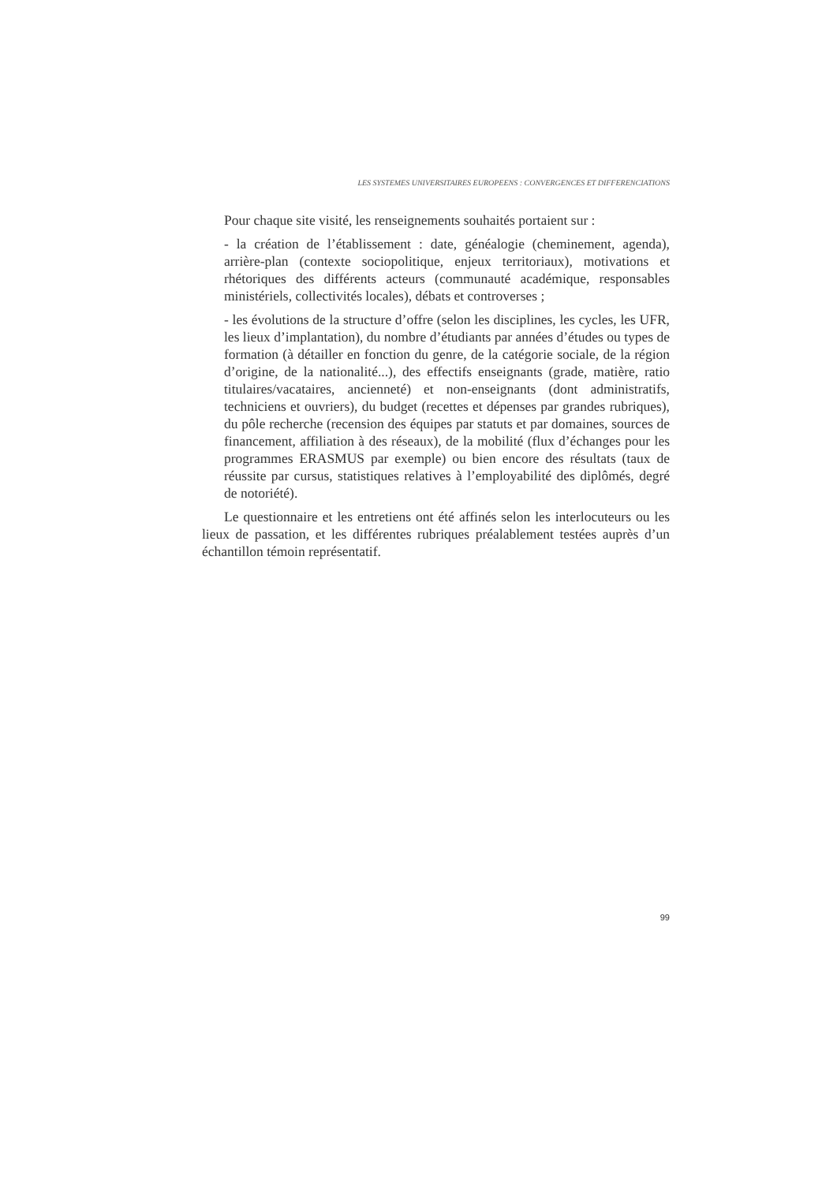LES SYSTEMES UNIVERSITAIRES EUROPEENS : CONVERGENCES ET DIFFERENCIATIONS
Pour chaque site visité, les renseignements souhaités portaient sur :
- la création de l’établissement : date, généalogie (cheminement, agenda), arrière-plan (contexte sociopolitique, enjeux territoriaux), motivations et rhétoriques des différents acteurs (communauté académique, responsables ministériels, collectivités locales), débats et controverses ;
- les évolutions de la structure d’offre (selon les disciplines, les cycles, les UFR, les lieux d’implantation), du nombre d’étudiants par années d’études ou types de formation (à détailler en fonction du genre, de la catégorie sociale, de la région d’origine, de la nationalité...), des effectifs enseignants (grade, matière, ratio titulaires/vacataires, ancienneté) et non-enseignants (dont administratifs, techniciens et ouvriers), du budget (recettes et dépenses par grandes rubriques), du pôle recherche (recension des équipes par statuts et par domaines, sources de financement, affiliation à des réseaux), de la mobilité (flux d’échanges pour les programmes ERASMUS par exemple) ou bien encore des résultats (taux de réussite par cursus, statistiques relatives à l’employabilité des diplômés, degré de notoriété).
Le questionnaire et les entretiens ont été affinés selon les interlocuteurs ou les lieux de passation, et les différentes rubriques préalablement testées auprès d’un échantillon témoin représentatif.
99